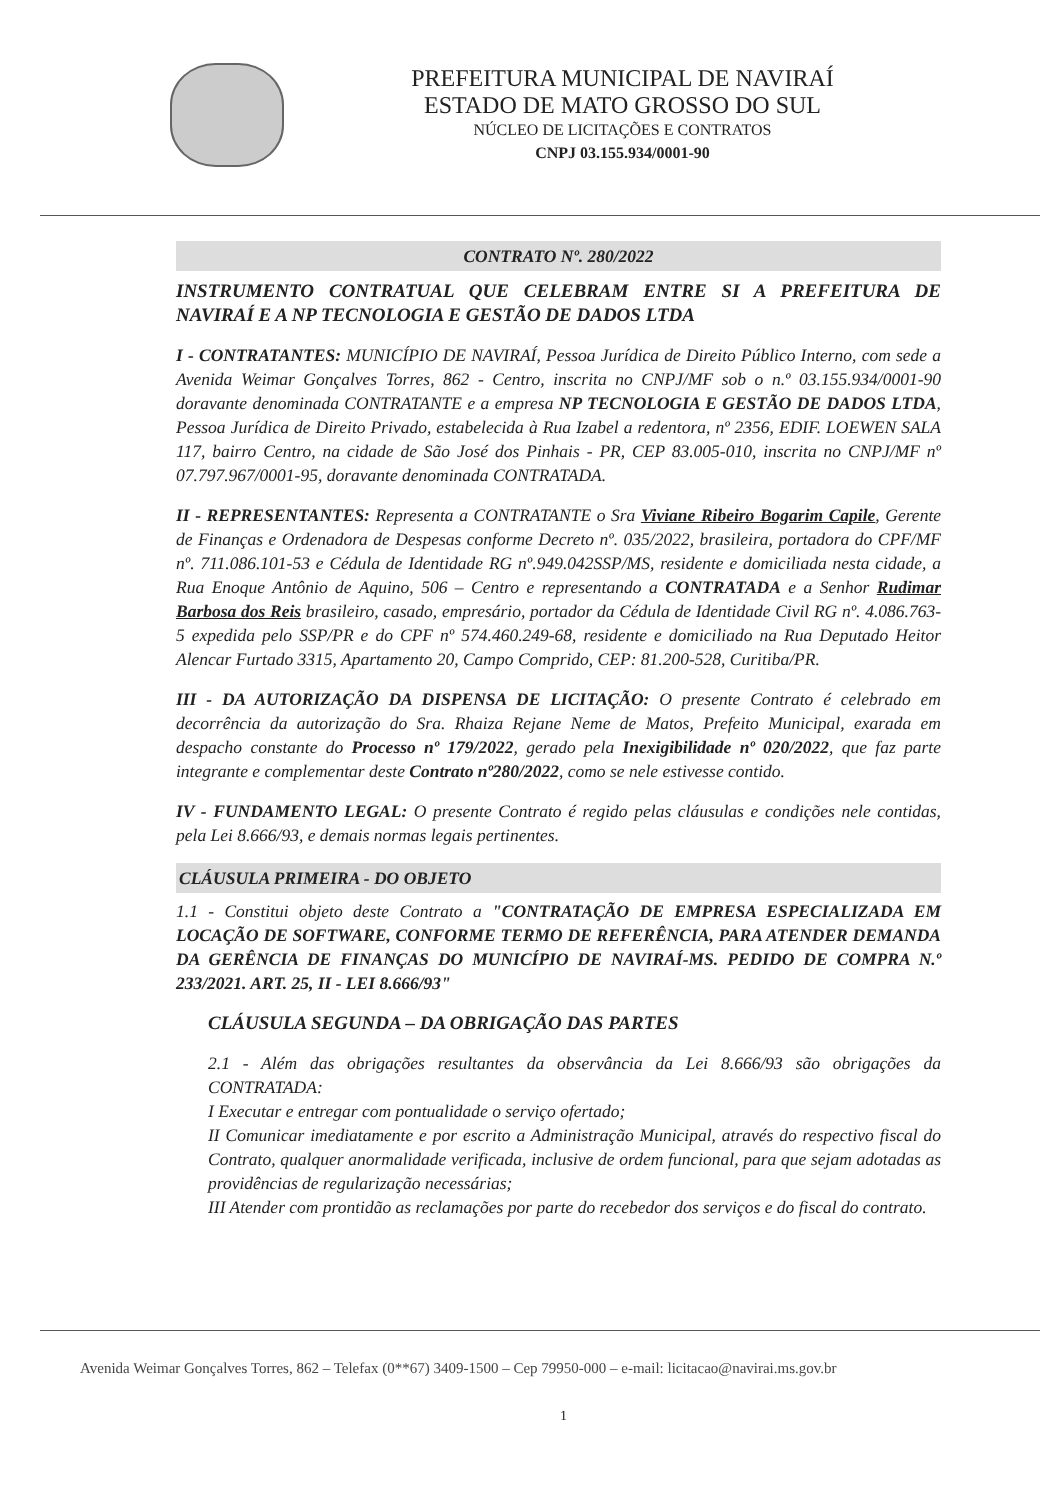PREFEITURA MUNICIPAL DE NAVIRAÍ
ESTADO DE MATO GROSSO DO SUL
NÚCLEO DE LICITAÇÕES E CONTRATOS
CNPJ 03.155.934/0001-90
CONTRATO Nº. 280/2022
INSTRUMENTO CONTRATUAL QUE CELEBRAM ENTRE SI A PREFEITURA DE NAVIRAÍ E A NP TECNOLOGIA E GESTÃO DE DADOS LTDA
I - CONTRATANTES: MUNICÍPIO DE NAVIRAÍ, Pessoa Jurídica de Direito Público Interno, com sede a Avenida Weimar Gonçalves Torres, 862 - Centro, inscrita no CNPJ/MF sob o n.º 03.155.934/0001-90 doravante denominada CONTRATANTE e a empresa NP TECNOLOGIA E GESTÃO DE DADOS LTDA, Pessoa Jurídica de Direito Privado, estabelecida à Rua Izabel a redentora, nº 2356, EDIF. LOEWEN SALA 117, bairro Centro, na cidade de São José dos Pinhais - PR, CEP 83.005-010, inscrita no CNPJ/MF nº 07.797.967/0001-95, doravante denominada CONTRATADA.
II - REPRESENTANTES: Representa a CONTRATANTE o Sra Viviane Ribeiro Bogarim Capile, Gerente de Finanças e Ordenadora de Despesas conforme Decreto nº. 035/2022, brasileira, portadora do CPF/MF nº. 711.086.101-53 e Cédula de Identidade RG nº.949.042SSP/MS, residente e domiciliada nesta cidade, a Rua Enoque Antônio de Aquino, 506 – Centro e representando a CONTRATADA e a Senhor Rudimar Barbosa dos Reis brasileiro, casado, empresário, portador da Cédula de Identidade Civil RG nº. 4.086.763-5 expedida pelo SSP/PR e do CPF nº 574.460.249-68, residente e domiciliado na Rua Deputado Heitor Alencar Furtado 3315, Apartamento 20, Campo Comprido, CEP: 81.200-528, Curitiba/PR.
III - DA AUTORIZAÇÃO DA DISPENSA DE LICITAÇÃO: O presente Contrato é celebrado em decorrência da autorização do Sra. Rhaiza Rejane Neme de Matos, Prefeito Municipal, exarada em despacho constante do Processo nº 179/2022, gerado pela Inexigibilidade nº 020/2022, que faz parte integrante e complementar deste Contrato nº280/2022, como se nele estivesse contido.
IV - FUNDAMENTO LEGAL: O presente Contrato é regido pelas cláusulas e condições nele contidas, pela Lei 8.666/93, e demais normas legais pertinentes.
CLÁUSULA PRIMEIRA - DO OBJETO
1.1 - Constitui objeto deste Contrato a "CONTRATAÇÃO DE EMPRESA ESPECIALIZADA EM LOCAÇÃO DE SOFTWARE, CONFORME TERMO DE REFERÊNCIA, PARA ATENDER DEMANDA DA GERÊNCIA DE FINANÇAS DO MUNICÍPIO DE NAVIRAÍ-MS. PEDIDO DE COMPRA N.º 233/2021. ART. 25, II - LEI 8.666/93"
CLÁUSULA SEGUNDA – DA OBRIGAÇÃO DAS PARTES
2.1 - Além das obrigações resultantes da observância da Lei 8.666/93 são obrigações da CONTRATADA:
I Executar e entregar com pontualidade o serviço ofertado;
II Comunicar imediatamente e por escrito a Administração Municipal, através do respectivo fiscal do Contrato, qualquer anormalidade verificada, inclusive de ordem funcional, para que sejam adotadas as providências de regularização necessárias;
III Atender com prontidão as reclamações por parte do recebedor dos serviços e do fiscal do contrato.
Avenida Weimar Gonçalves Torres, 862 – Telefax (0**67) 3409-1500 – Cep 79950-000 – e-mail: licitacao@navirai.ms.gov.br
1